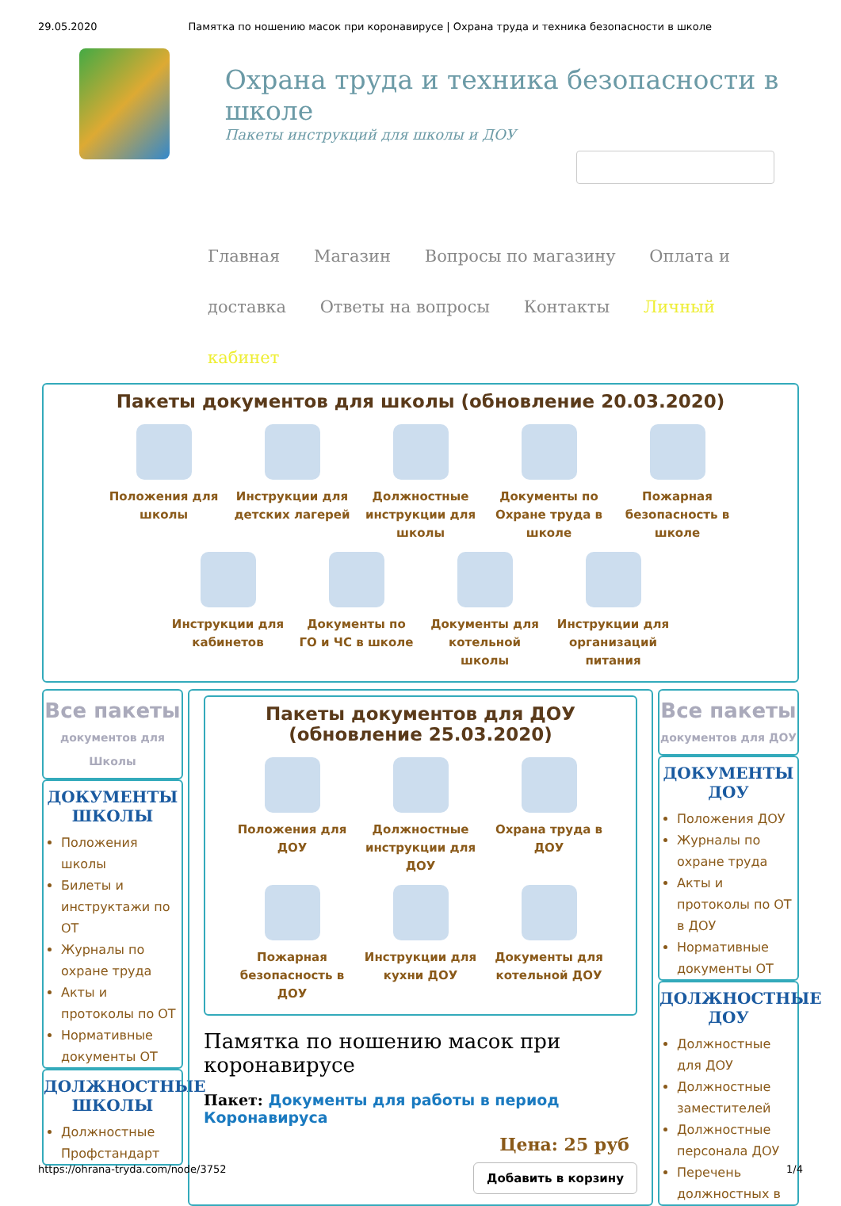29.05.2020 Памятка по ношению масок при коронавирусе | Охрана труда и техника безопасности в школе
Охрана труда и техника безопасности в школе
Пакеты инструкций для школы и ДОУ
Главная Магазин Вопросы по магазину Оплата и доставка Ответы на вопросы Контакты Личный кабинет
Пакеты документов для школы (обновление 20.03.2020)
Положения для школы
Инструкции для детских лагерей
Должностные инструкции для школы
Документы по Охране труда в школе
Пожарная безопасность в школе
Инструкции для кабинетов
Документы по ГО и ЧС в школе
Документы для котельной школы
Инструкции для организаций питания
Все пакеты
документов для Школы
ДОКУМЕНТЫ ШКОЛЫ
Положения школы
Билеты и инструктажи по ОТ
Журналы по охране труда
Акты и протоколы по ОТ
Нормативные документы ОТ
ДОЛЖНОСТНЫЕ ШКОЛЫ
Должностные Профстандарт
Пакеты документов для ДОУ (обновление 25.03.2020)
Положения для ДОУ
Должностные инструкции для ДОУ
Охрана труда в ДОУ
Пожарная безопасность в ДОУ
Инструкции для кухни ДОУ
Документы для котельной ДОУ
Памятка по ношению масок при коронавирусе
Пакет: Документы для работы в период Коронавируса
Цена: 25 руб
Добавить в корзину
Все пакеты
документов для ДОУ
ДОКУМЕНТЫ ДОУ
Положения ДОУ
Журналы по охране труда
Акты и протоколы по ОТ в ДОУ
Нормативные документы ОТ
ДОЛЖНОСТНЫЕ ДОУ
Должностные для ДОУ
Должностные заместителей
Должностные персонала ДОУ
Перечень должностных в
https://ohrana-tryda.com/node/3752 1/4